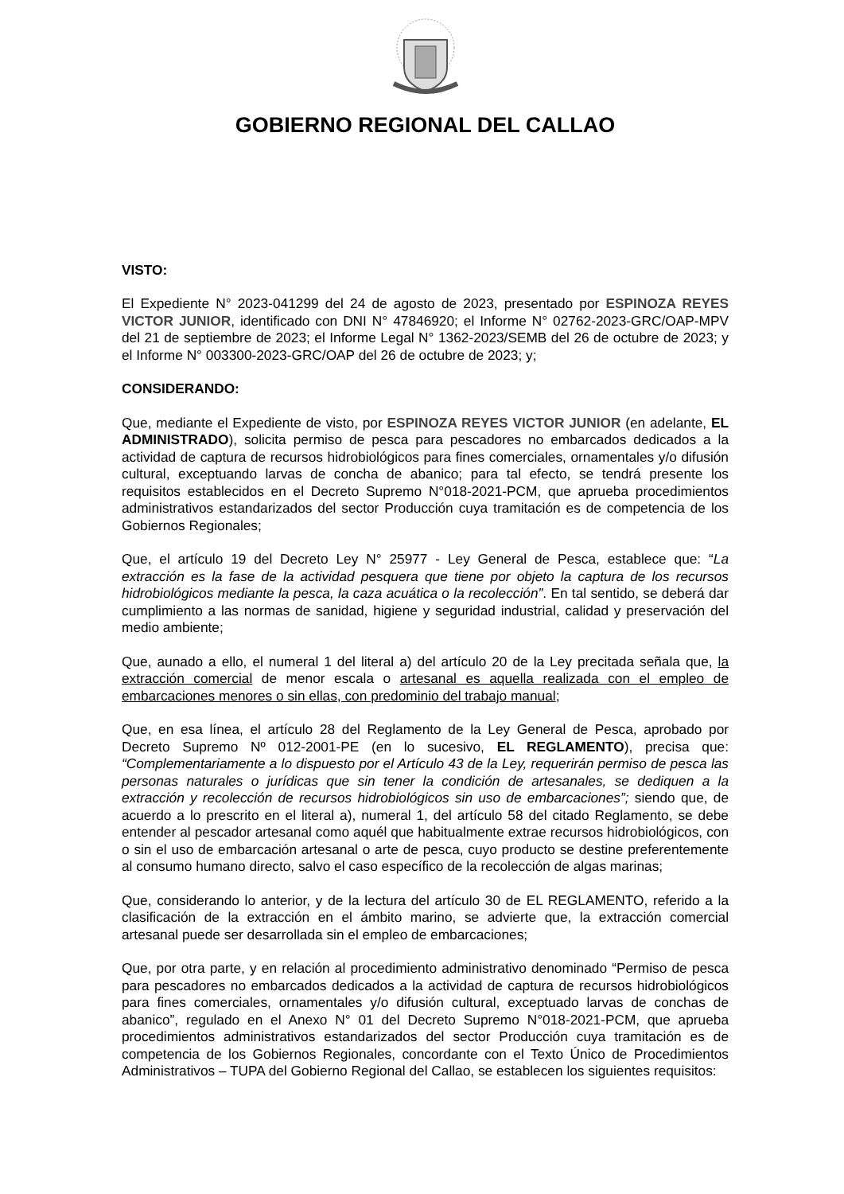GOBIERNO REGIONAL DEL CALLAO
VISTO:
El Expediente N° 2023-041299 del 24 de agosto de 2023, presentado por ESPINOZA REYES VICTOR JUNIOR, identificado con DNI N° 47846920; el Informe N° 02762-2023-GRC/OAP-MPV del 21 de septiembre de 2023; el Informe Legal N° 1362-2023/SEMB del 26 de octubre de 2023; y el Informe N° 003300-2023-GRC/OAP del 26 de octubre de 2023; y;
CONSIDERANDO:
Que, mediante el Expediente de visto, por ESPINOZA REYES VICTOR JUNIOR (en adelante, EL ADMINISTRADO), solicita permiso de pesca para pescadores no embarcados dedicados a la actividad de captura de recursos hidrobiológicos para fines comerciales, ornamentales y/o difusión cultural, exceptuando larvas de concha de abanico; para tal efecto, se tendrá presente los requisitos establecidos en el Decreto Supremo N°018-2021-PCM, que aprueba procedimientos administrativos estandarizados del sector Producción cuya tramitación es de competencia de los Gobiernos Regionales;
Que, el artículo 19 del Decreto Ley N° 25977 - Ley General de Pesca, establece que: “La extracción es la fase de la actividad pesquera que tiene por objeto la captura de los recursos hidrobiológicos mediante la pesca, la caza acuática o la recolección”. En tal sentido, se deberá dar cumplimiento a las normas de sanidad, higiene y seguridad industrial, calidad y preservación del medio ambiente;
Que, aunado a ello, el numeral 1 del literal a) del artículo 20 de la Ley precitada señala que, la extracción comercial de menor escala o artesanal es aquella realizada con el empleo de embarcaciones menores o sin ellas, con predominio del trabajo manual;
Que, en esa línea, el artículo 28 del Reglamento de la Ley General de Pesca, aprobado por Decreto Supremo Nº 012-2001-PE (en lo sucesivo, EL REGLAMENTO), precisa que: “Complementariamente a lo dispuesto por el Artículo 43 de la Ley, requerirán permiso de pesca las personas naturales o jurídicas que sin tener la condición de artesanales, se dediquen a la extracción y recolección de recursos hidrobiológicos sin uso de embarcaciones”; siendo que, de acuerdo a lo prescrito en el literal a), numeral 1, del artículo 58 del citado Reglamento, se debe entender al pescador artesanal como aquél que habitualmente extrae recursos hidrobiológicos, con o sin el uso de embarcación artesanal o arte de pesca, cuyo producto se destine preferentemente al consumo humano directo, salvo el caso específico de la recolección de algas marinas;
Que, considerando lo anterior, y de la lectura del artículo 30 de EL REGLAMENTO, referido a la clasificación de la extracción en el ámbito marino, se advierte que, la extracción comercial artesanal puede ser desarrollada sin el empleo de embarcaciones;
Que, por otra parte, y en relación al procedimiento administrativo denominado “Permiso de pesca para pescadores no embarcados dedicados a la actividad de captura de recursos hidrobiológicos para fines comerciales, ornamentales y/o difusión cultural, exceptuado larvas de conchas de abanico”, regulado en el Anexo N° 01 del Decreto Supremo N°018-2021-PCM, que aprueba procedimientos administrativos estandarizados del sector Producción cuya tramitación es de competencia de los Gobiernos Regionales, concordante con el Texto Único de Procedimientos Administrativos – TUPA del Gobierno Regional del Callao, se establecen los siguientes requisitos: